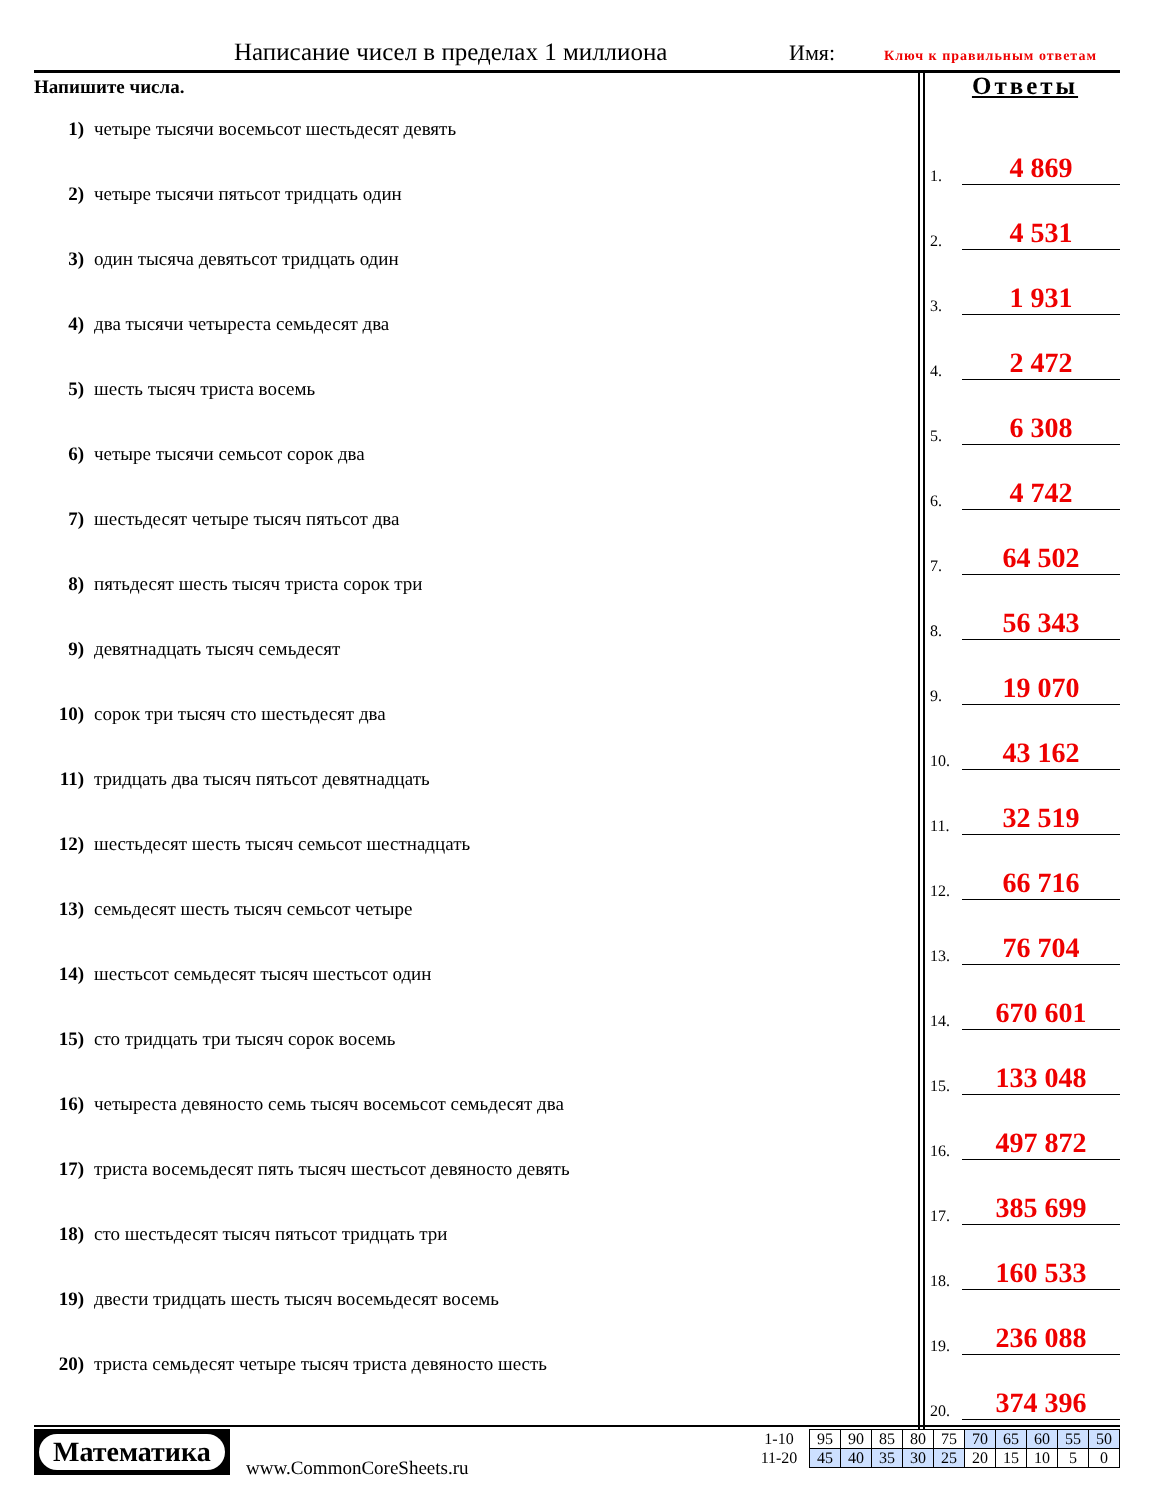Написание чисел в пределах 1 миллиона
Имя: Ключ к правильным ответам
Напишите числа.
1) четыре тысячи восемьсот шестьдесят девять
2) четыре тысячи пятьсот тридцать один
3) один тысяча девятьсот тридцать один
4) два тысячи четыреста семьдесят два
5) шесть тысяч триста восемь
6) четыре тысячи семьсот сорок два
7) шестьдесят четыре тысяч пятьсот два
8) пятьдесят шесть тысяч триста сорок три
9) девятнадцать тысяч семьдесят
10) сорок три тысяч сто шестьдесят два
11) тридцать два тысяч пятьсот девятнадцать
12) шестьдесят шесть тысяч семьсот шестнадцать
13) семьдесят шесть тысяч семьсот четыре
14) шестьсот семьдесят тысяч шестьсот один
15) сто тридцать три тысяч сорок восемь
16) четыреста девяносто семь тысяч восемьсот семьдесят два
17) триста восемьдесят пять тысяч шестьсот девяносто девять
18) сто шестьдесят тысяч пятьсот тридцать три
19) двести тридцать шесть тысяч восемьдесят восемь
20) триста семьдесят четыре тысяч триста девяносто шесть
Ответы
1.
4 869
2.
4 531
3.
1 931
4.
2 472
5.
6 308
6.
4 742
7.
64 502
8.
56 343
9.
19 070
10.
43 162
11.
32 519
12.
66 716
13.
76 704
14.
670 601
15.
133 048
16.
497 872
17.
385 699
18.
160 533
19.
236 088
20.
374 396
Математика
www.CommonCoreSheets.ru
| 1-10 | 95 | 90 | 85 | 80 | 75 | 70 | 65 | 60 | 55 | 50 |
| 11-20 | 45 | 40 | 35 | 30 | 25 | 20 | 15 | 10 | 5 | 0 |